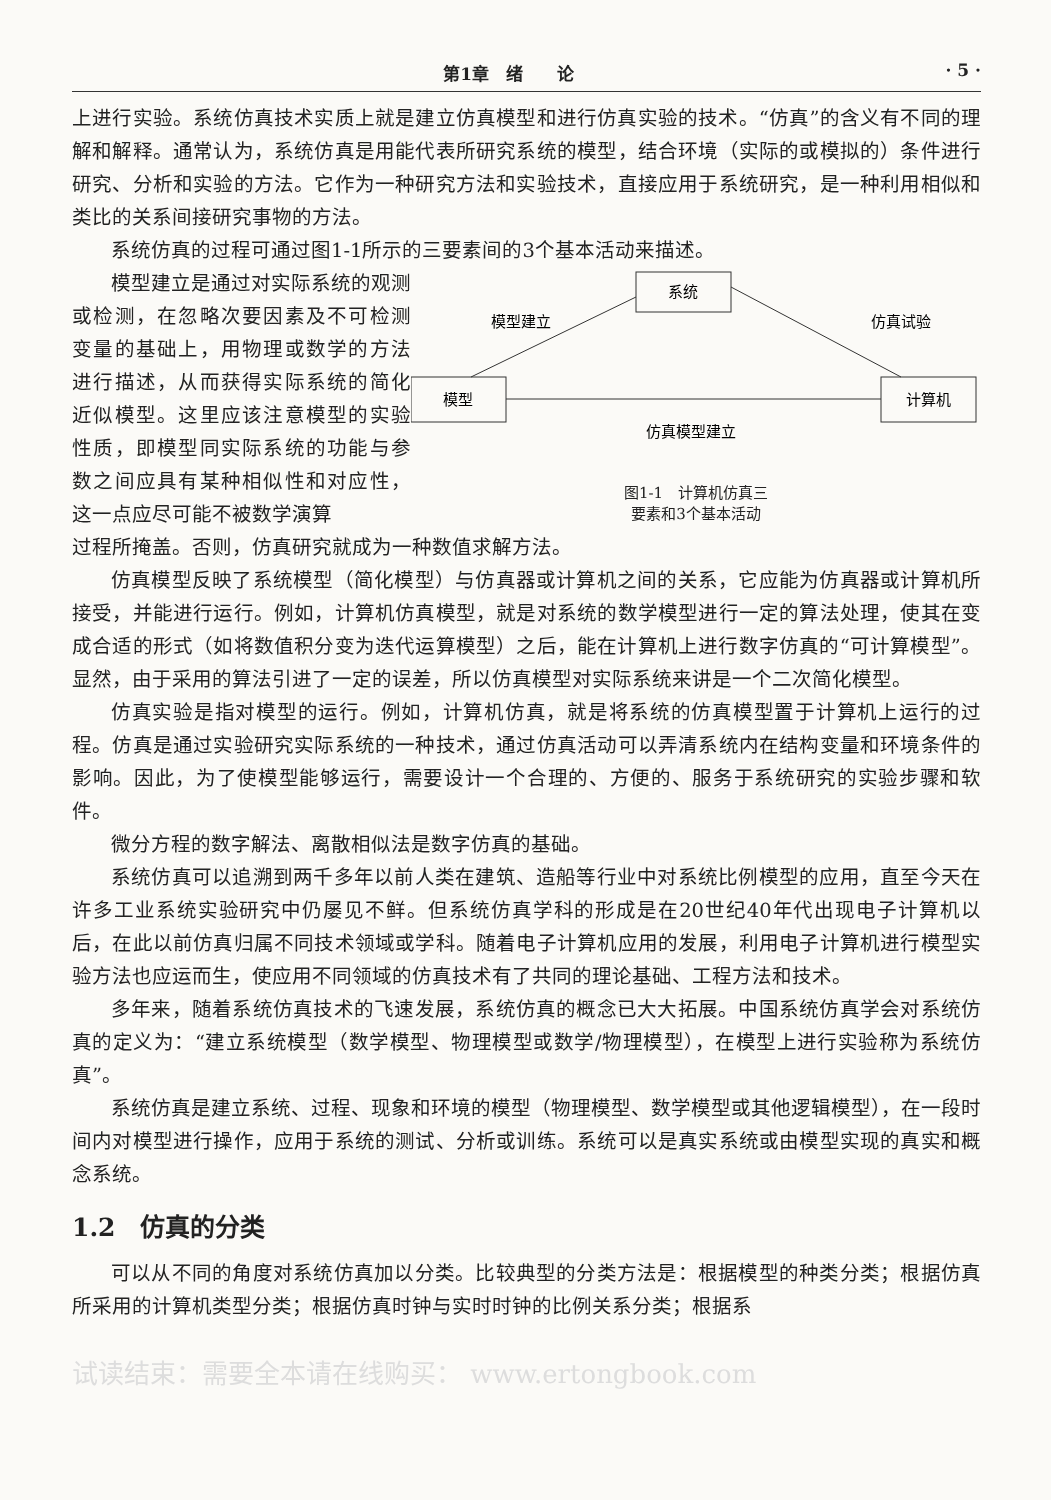第1章　绪　　论 · 5 ·
上进行实验。系统仿真技术实质上就是建立仿真模型和进行仿真实验的技术。“仿真”的含义有不同的理解和解释。通常认为，系统仿真是用能代表所研究系统的模型，结合环境（实际的或模拟的）条件进行研究、分析和实验的方法。它作为一种研究方法和实验技术，直接应用于系统研究，是一种利用相似和类比的关系间接研究事物的方法。
系统仿真的过程可通过图1-1所示的三要素间的3个基本活动来描述。
模型建立是通过对实际系统的观测或检测，在忽略次要因素及不可检测变量的基础上，用物理或数学的方法进行描述，从而获得实际系统的简化近似模型。这里应该注意模型的实验性质，即模型同实际系统的功能与参数之间应具有某种相似性和对应性，这一点应尽可能不被数学演算
系统
模型
计算机
模型建立
仿真试验
仿真模型建立
图1-1　计算机仿真三
要素和3个基本活动
过程所掩盖。否则，仿真研究就成为一种数值求解方法。
仿真模型反映了系统模型（简化模型）与仿真器或计算机之间的关系，它应能为仿真器或计算机所接受，并能进行运行。例如，计算机仿真模型，就是对系统的数学模型进行一定的算法处理，使其在变成合适的形式（如将数值积分变为迭代运算模型）之后，能在计算机上进行数字仿真的“可计算模型”。显然，由于采用的算法引进了一定的误差，所以仿真模型对实际系统来讲是一个二次简化模型。
仿真实验是指对模型的运行。例如，计算机仿真，就是将系统的仿真模型置于计算机上运行的过程。仿真是通过实验研究实际系统的一种技术，通过仿真活动可以弄清系统内在结构变量和环境条件的影响。因此，为了使模型能够运行，需要设计一个合理的、方便的、服务于系统研究的实验步骤和软件。
微分方程的数字解法、离散相似法是数字仿真的基础。
系统仿真可以追溯到两千多年以前人类在建筑、造船等行业中对系统比例模型的应用，直至今天在许多工业系统实验研究中仍屡见不鲜。但系统仿真学科的形成是在20世纪40年代出现电子计算机以后，在此以前仿真归属不同技术领域或学科。随着电子计算机应用的发展，利用电子计算机进行模型实验方法也应运而生，使应用不同领域的仿真技术有了共同的理论基础、工程方法和技术。
多年来，随着系统仿真技术的飞速发展，系统仿真的概念已大大拓展。中国系统仿真学会对系统仿真的定义为：“建立系统模型（数学模型、物理模型或数学/物理模型），在模型上进行实验称为系统仿真”。
系统仿真是建立系统、过程、现象和环境的模型（物理模型、数学模型或其他逻辑模型），在一段时间内对模型进行操作，应用于系统的测试、分析或训练。系统可以是真实系统或由模型实现的真实和概念系统。
1.2　仿真的分类
可以从不同的角度对系统仿真加以分类。比较典型的分类方法是：根据模型的种类分类；根据仿真所采用的计算机类型分类；根据仿真时钟与实时时钟的比例关系分类；根据系
试读结束：需要全本请在线购买： www.ertongbook.com